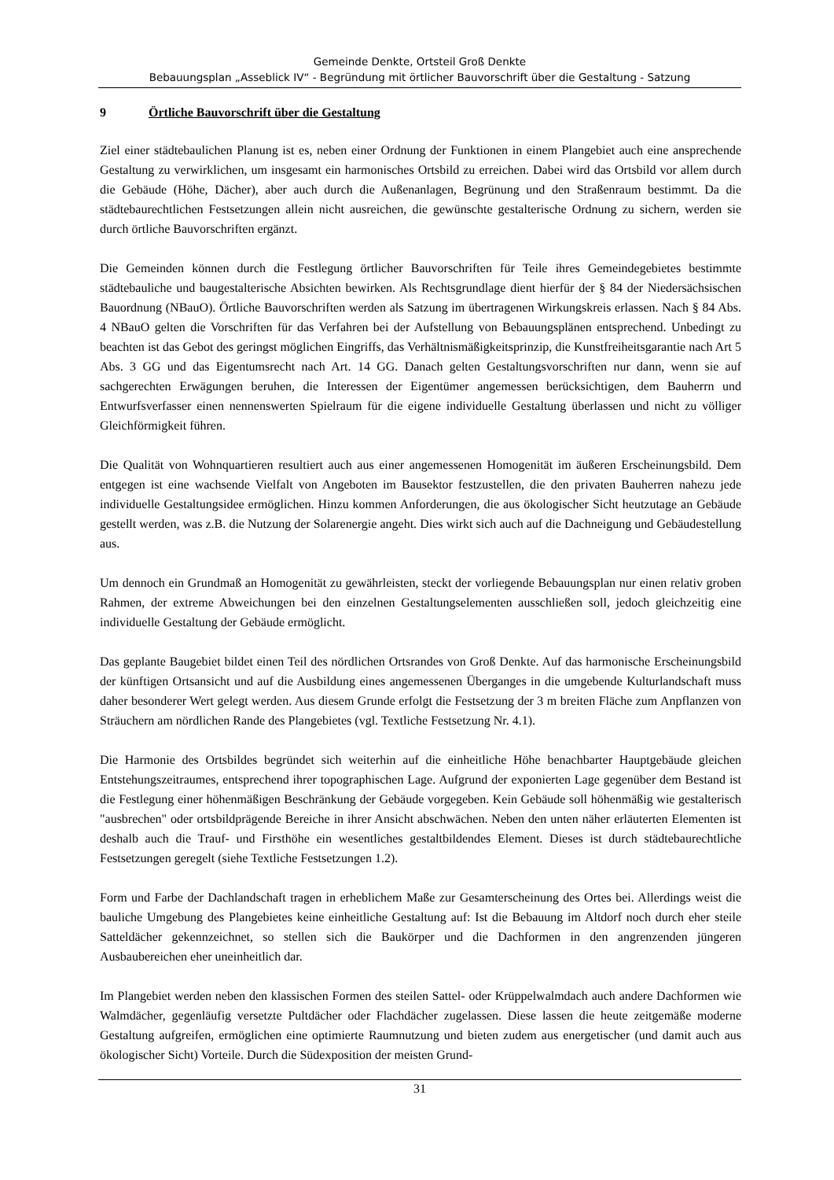Gemeinde Denkte, Ortsteil Groß Denkte
Bebauungsplan „Asseblick IV“ - Begründung mit örtlicher Bauvorschrift über die Gestaltung - Satzung
9 Örtliche Bauvorschrift über die Gestaltung
Ziel einer städtebaulichen Planung ist es, neben einer Ordnung der Funktionen in einem Plangebiet auch eine ansprechende Gestaltung zu verwirklichen, um insgesamt ein harmonisches Ortsbild zu erreichen. Dabei wird das Ortsbild vor allem durch die Gebäude (Höhe, Dächer), aber auch durch die Außenanlagen, Begrünung und den Straßenraum bestimmt. Da die städtebaurechtlichen Festsetzungen allein nicht ausreichen, die gewünschte gestalterische Ordnung zu sichern, werden sie durch örtliche Bauvorschriften ergänzt.
Die Gemeinden können durch die Festlegung örtlicher Bauvorschriften für Teile ihres Gemeindegebietes bestimmte städtebauliche und baugestalterische Absichten bewirken. Als Rechtsgrundlage dient hierfür der § 84 der Niedersächsischen Bauordnung (NBauO). Örtliche Bauvorschriften werden als Satzung im übertragenen Wirkungskreis erlassen. Nach § 84 Abs. 4 NBauO gelten die Vorschriften für das Verfahren bei der Aufstellung von Bebauungsplänen entsprechend. Unbedingt zu beachten ist das Gebot des geringst möglichen Eingriffs, das Verhältnismäßigkeitsprinzip, die Kunstfreiheitsgarantie nach Art 5 Abs. 3 GG und das Eigentumsrecht nach Art. 14 GG. Danach gelten Gestaltungsvorschriften nur dann, wenn sie auf sachgerechten Erwägungen beruhen, die Interessen der Eigentümer angemessen berücksichtigen, dem Bauherrn und Entwurfsverfasser einen nennenswerten Spielraum für die eigene individuelle Gestaltung überlassen und nicht zu völliger Gleichförmigkeit führen.
Die Qualität von Wohnquartieren resultiert auch aus einer angemessenen Homogenität im äußeren Erscheinungsbild. Dem entgegen ist eine wachsende Vielfalt von Angeboten im Bausektor festzustellen, die den privaten Bauherren nahezu jede individuelle Gestaltungsidee ermöglichen. Hinzu kommen Anforderungen, die aus ökologischer Sicht heutzutage an Gebäude gestellt werden, was z.B. die Nutzung der Solarenergie angeht. Dies wirkt sich auch auf die Dachneigung und Gebäudestellung aus.
Um dennoch ein Grundmaß an Homogenität zu gewährleisten, steckt der vorliegende Bebauungsplan nur einen relativ groben Rahmen, der extreme Abweichungen bei den einzelnen Gestaltungselementen ausschließen soll, jedoch gleichzeitig eine individuelle Gestaltung der Gebäude ermöglicht.
Das geplante Baugebiet bildet einen Teil des nördlichen Ortsrandes von Groß Denkte. Auf das harmonische Erscheinungsbild der künftigen Ortsansicht und auf die Ausbildung eines angemessenen Überganges in die umgebende Kulturlandschaft muss daher besonderer Wert gelegt werden. Aus diesem Grunde erfolgt die Festsetzung der 3 m breiten Fläche zum Anpflanzen von Sträuchern am nördlichen Rande des Plangebietes (vgl. Textliche Festsetzung Nr. 4.1).
Die Harmonie des Ortsbildes begründet sich weiterhin auf die einheitliche Höhe benachbarter Hauptgebäude gleichen Entstehungszeitraumes, entsprechend ihrer topographischen Lage. Aufgrund der exponierten Lage gegenüber dem Bestand ist die Festlegung einer höhenmäßigen Beschränkung der Gebäude vorgegeben. Kein Gebäude soll höhenmäßig wie gestalterisch "ausbrechen" oder ortsbildprägende Bereiche in ihrer Ansicht abschwächen. Neben den unten näher erläuterten Elementen ist deshalb auch die Trauf- und Firsthöhe ein wesentliches gestaltbildendes Element. Dieses ist durch städtebaurechtliche Festsetzungen geregelt (siehe Textliche Festsetzungen 1.2).
Form und Farbe der Dachlandschaft tragen in erheblichem Maße zur Gesamterscheinung des Ortes bei. Allerdings weist die bauliche Umgebung des Plangebietes keine einheitliche Gestaltung auf: Ist die Bebauung im Altdorf noch durch eher steile Satteldächer gekennzeichnet, so stellen sich die Baukörper und die Dachformen in den angrenzenden jüngeren Ausbaubereichen eher uneinheitlich dar.
Im Plangebiet werden neben den klassischen Formen des steilen Sattel- oder Krüppelwalmdach auch andere Dachformen wie Walmdächer, gegenläufig versetzte Pultdächer oder Flachdächer zugelassen. Diese lassen die heute zeitgemäße moderne Gestaltung aufgreifen, ermöglichen eine optimierte Raumnutzung und bieten zudem aus energetischer (und damit auch aus ökologischer Sicht) Vorteile. Durch die Südexposition der meisten Grund-
31